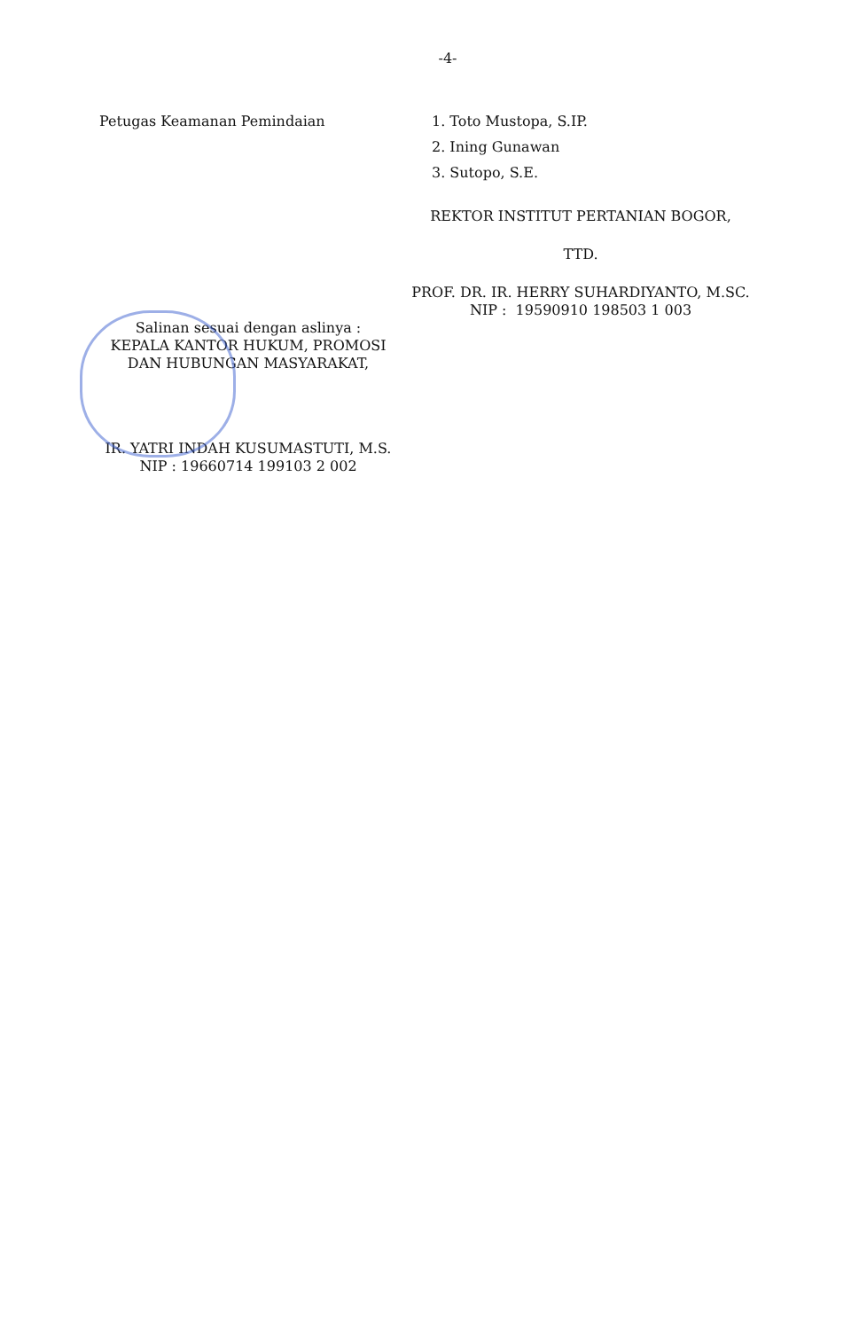-4-
Petugas Keamanan Pemindaian 1. Toto Mustopa, S.IP.
2. Ining Gunawan
3. Sutopo, S.E.
REKTOR INSTITUT PERTANIAN BOGOR,
TTD.
PROF. DR. IR. HERRY SUHARDIYANTO, M.SC.
NIP : 19590910 198503 1 003
Salinan sesuai dengan aslinya :
KEPALA KANTOR HUKUM, PROMOSI
DAN HUBUNGAN MASYARAKAT,
IR. YATRI INDAH KUSUMASTUTI, M.S.
NIP : 19660714 199103 2 002